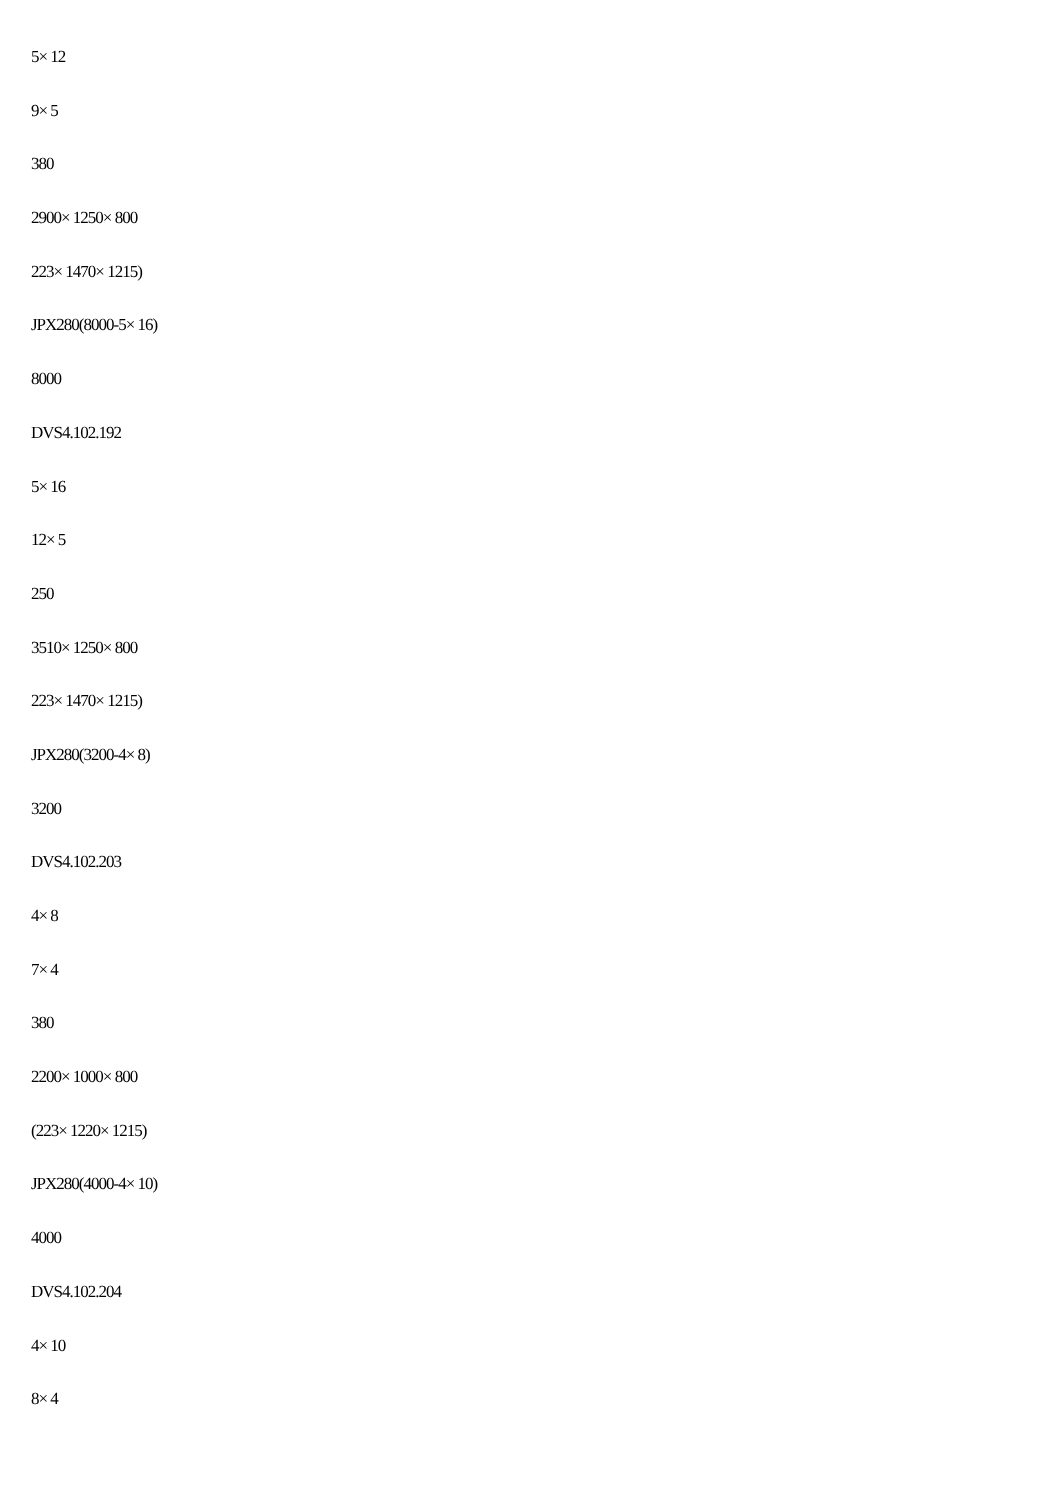5× 12
9× 5
380
2900× 1250× 800
223× 1470× 1215)
JPX280(8000-5× 16)
8000
DVS4.102.192
5× 16
12× 5
250
3510× 1250× 800
223× 1470× 1215)
JPX280(3200-4× 8)
3200
DVS4.102.203
4× 8
7× 4
380
2200× 1000× 800
(223× 1220× 1215)
JPX280(4000-4× 10)
4000
DVS4.102.204
4× 10
8× 4